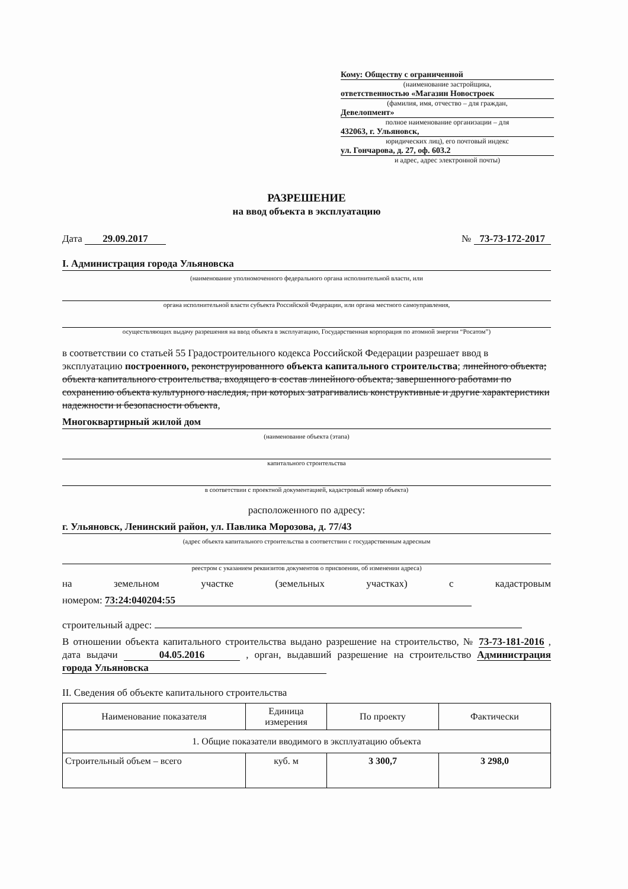Кому: Обществу с ограниченной
(наименование застройщика,
ответственностью «Магазин Новостроек
(фамилия, имя, отчество – для граждан,
Девелопмент»
полное наименование организации – для
432063, г. Ульяновск,
юридических лиц), его почтовый индекс
ул. Гончарова, д. 27, оф. 603.2
и адрес, адрес электронной почты)
РАЗРЕШЕНИЕ
на ввод объекта в эксплуатацию
Дата 29.09.2017 № 73-73-172-2017
I. Администрация города Ульяновска
(наименование уполномоченного федерального органа исполнительной власти, или
органа исполнительной власти субъекта Российской Федерации, или органа местного самоуправления,
осуществляющих выдачу разрешения на ввод объекта в эксплуатацию, Государственная корпорация по атомной энергии “Росатом”)
в соответствии со статьей 55 Градостроительного кодекса Российской Федерации разрешает ввод в эксплуатацию построенного, реконструированного объекта капитального строительства; линейного объекта; объекта капитального строительства, входящего в состав линейного объекта; завершенного работами по сохранению объекта культурного наследия, при которых затрагивались конструктивные и другие характеристики надежности и безопасности объекта,
Многоквартирный жилой дом
(наименование объекта (этапа)
капитального строительства
в соответствии с проектной документацией, кадастровый номер объекта)
расположенного по адресу:
г. Ульяновск, Ленинский район, ул. Павлика Морозова, д. 77/43
(адрес объекта капитального строительства в соответствии с государственным адресным
реестром с указанием реквизитов документов о присвоении, об изменении адреса)
на земельном участке (земельных участках) с кадастровым
номером: 73:24:040204:55
строительный адрес:
В отношении объекта капитального строительства выдано разрешение на строительство, № 73-73-181-2016 , дата выдачи 04.05.2016 , орган, выдавший разрешение на строительство Администрация города Ульяновска
II. Сведения об объекте капитального строительства
| Наименование показателя | Единица измерения | По проекту | Фактически |
| --- | --- | --- | --- |
| 1. Общие показатели вводимого в эксплуатацию объекта | | | |
| Строительный объем – всего | куб. м | 3 300,7 | 3 298,0 |